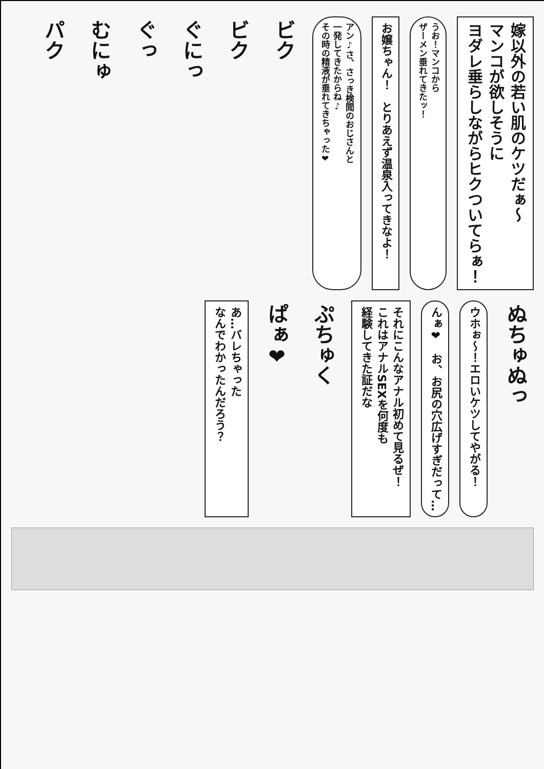嫁以外の若い肌のケツだぁ〜
マンコが欲しそうに
ヨダレ垂らしながらヒクついてらぁ！
うお！マンコから
ザーメン垂れてきたッ！
お嬢ちゃん！　とりあえず温泉入ってきなよ！
アン♪さ、さっき検閲のおじさんと
一発してきたからね♪
その時の精液が垂れてきちゃった❤
ビク
ビク
ぐにっ
ぐっ
むにゅ
パク
ぬちゅぬっ
ウホぉ〜！エロいケツしてやがる！
んぁ❤　お、お尻の穴広げすぎだって…
それにこんなアナル初めて見るぜ！
これはアナルSEXを何度も
経験してきた証だな
ぷちゅく
ぱぁ❤
あ…バレちゃった
なんでわかったんだろう？